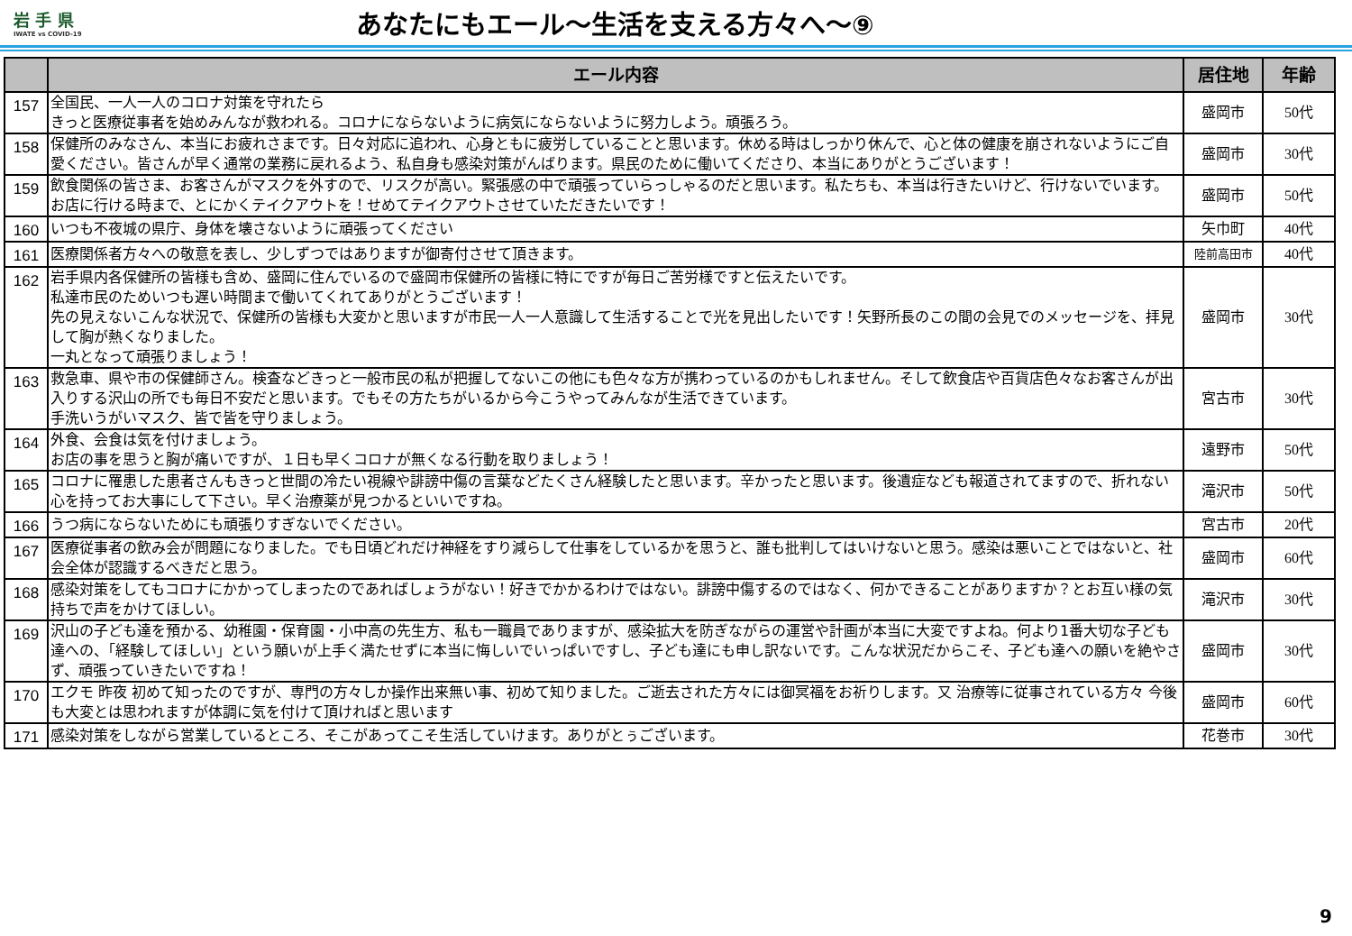岩 手 県
IWATE vs COVID-19
あなたにもエール～生活を支える方々へ～⑨
| | エール内容 | 居住地 | 年齢 |
| --- | --- | --- | --- |
| 157 | 全国民、一人一人のコロナ対策を守れたら きっと医療従事者を始めみんなが救われる。コロナにならないように病気にならないように努力しよう。頑張ろう。 | 盛岡市 | 50代 |
| 158 | 保健所のみなさん、本当にお疲れさまです。日々対応に追われ、心身ともに疲労していることと思います。休める時はしっかり休んで、心と体の健康を崩されないようにご自愛ください。皆さんが早く通常の業務に戻れるよう、私自身も感染対策がんばります。県民のために働いてくださり、本当にありがとうございます！ | 盛岡市 | 30代 |
| 159 | 飲食関係の皆さま、お客さんがマスクを外すので、リスクが高い。緊張感の中で頑張っていらっしゃるのだと思います。私たちも、本当は行きたいけど、行けないでいます。 お店に行ける時まで、とにかくテイクアウトを！せめてテイクアウトさせていただきたいです！ | 盛岡市 | 50代 |
| 160 | いつも不夜城の県庁、身体を壊さないように頑張ってください | 矢巾町 | 40代 |
| 161 | 医療関係者方々への敬意を表し、少しずつではありますが御寄付させて頂きます。 | 陸前高田市 | 40代 |
| 162 | 岩手県内各保健所の皆様も含め、盛岡に住んでいるので盛岡市保健所の皆様に特にですが毎日ご苦労様ですと伝えたいです。 私達市民のためいつも遅い時間まで働いてくれてありがとうございます！ 先の見えないこんな状況で、保健所の皆様も大変かと思いますが市民一人一人意識して生活することで光を見出したいです！矢野所長のこの間の会見でのメッセージを、拝見して胸が熱くなりました。 一丸となって頑張りましょう！ | 盛岡市 | 30代 |
| 163 | 救急車、県や市の保健師さん。検査などきっと一般市民の私が把握してないこの他にも色々な方が携わっているのかもしれません。そして飲食店や百貨店色々なお客さんが出入りする沢山の所でも毎日不安だと思います。でもその方たちがいるから今こうやってみんなが生活できています。 手洗いうがいマスク、皆で皆を守りましょう。 | 宮古市 | 30代 |
| 164 | 外食、会食は気を付けましょう。 お店の事を思うと胸が痛いですが、１日も早くコロナが無くなる行動を取りましょう！ | 遠野市 | 50代 |
| 165 | コロナに罹患した患者さんもきっと世間の冷たい視線や誹謗中傷の言葉などたくさん経験したと思います。辛かったと思います。後遺症なども報道されてますので、折れない心を持ってお大事にして下さい。早く治療薬が見つかるといいですね。 | 滝沢市 | 50代 |
| 166 | うつ病にならないためにも頑張りすぎないでください。 | 宮古市 | 20代 |
| 167 | 医療従事者の飲み会が問題になりました。でも日頃どれだけ神経をすり減らして仕事をしているかを思うと、誰も批判してはいけないと思う。感染は悪いことではないと、社会全体が認識するべきだと思う。 | 盛岡市 | 60代 |
| 168 | 感染対策をしてもコロナにかかってしまったのであればしょうがない！好きでかかるわけではない。誹謗中傷するのではなく、何かできることがありますか？とお互い様の気持ちで声をかけてほしい。 | 滝沢市 | 30代 |
| 169 | 沢山の子ども達を預かる、幼稚園・保育園・小中高の先生方、私も一職員でありますが、感染拡大を防ぎながらの運営や計画が本当に大変ですよね。何より1番大切な子ども達への、「経験してほしい」という願いが上手く満たせずに本当に悔しいでいっぱいですし、子ども達にも申し訳ないです。こんな状況だからこそ、子ども達への願いを絶やさず、頑張っていきたいですね！ | 盛岡市 | 30代 |
| 170 | エクモ 昨夜 初めて知ったのですが、専門の方々しか操作出来無い事、初めて知りました。ご逝去された方々には御冥福をお祈りします。又 治療等に従事されている方々 今後も大変とは思われますが体調に気を付けて頂ければと思います | 盛岡市 | 60代 |
| 171 | 感染対策をしながら営業しているところ、そこがあってこそ生活していけます。ありがとぅございます。 | 花巻市 | 30代 |
9